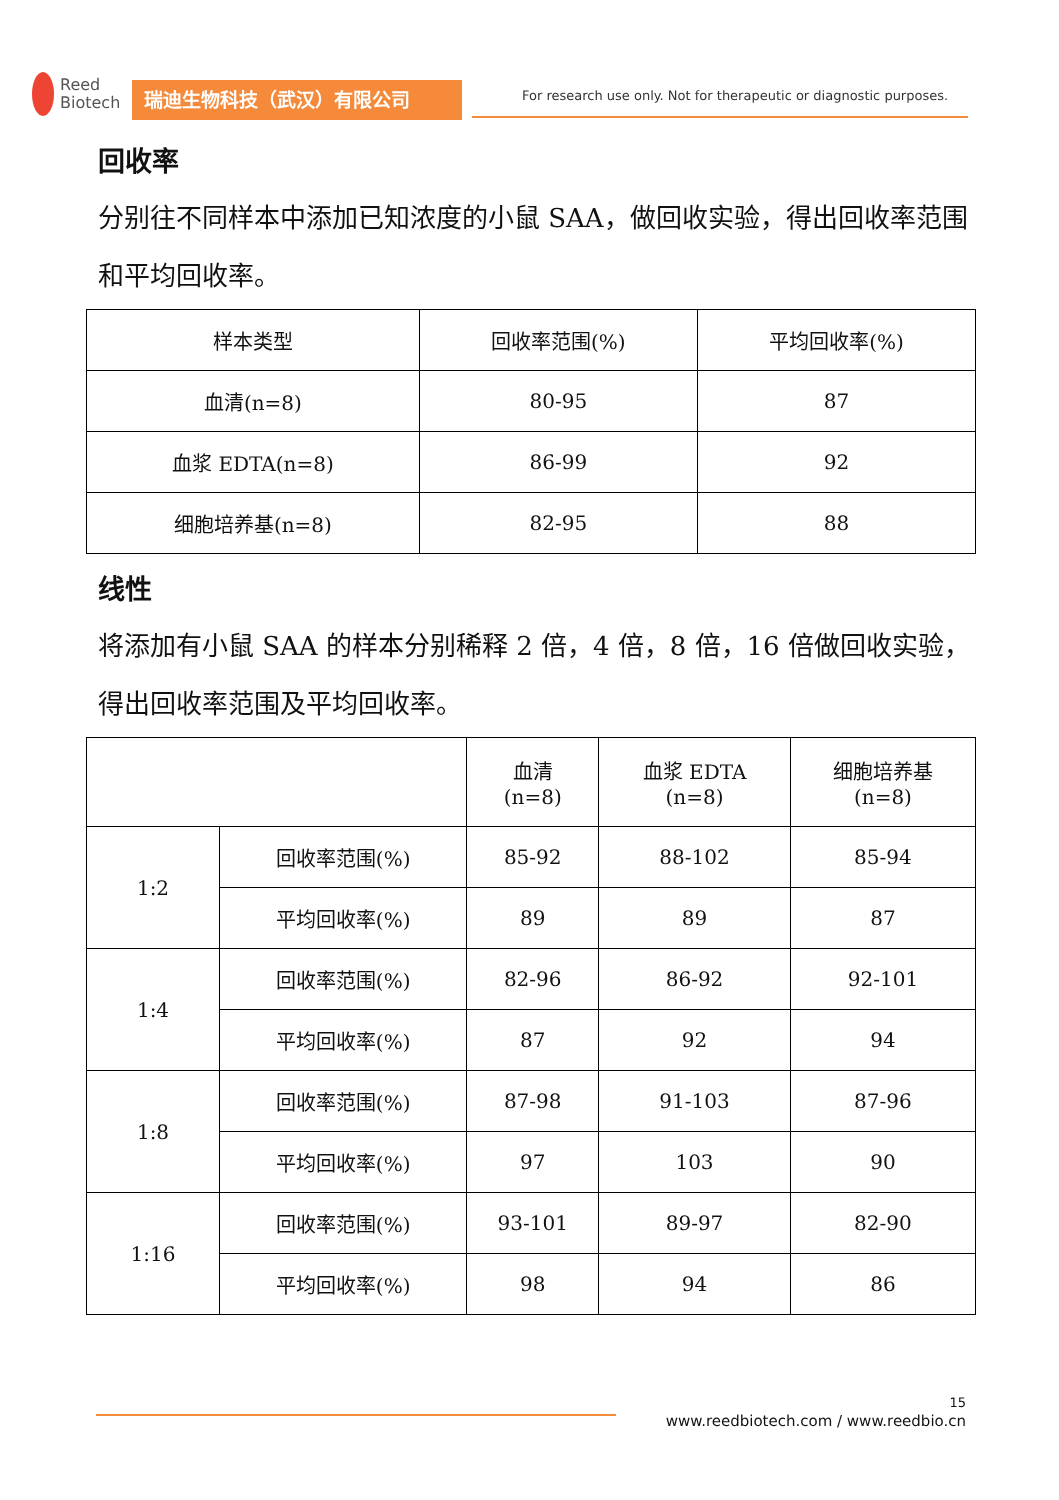Reed
Biotech
瑞迪生物科技（武汉）有限公司
For research use only. Not for therapeutic or diagnostic purposes.
回收率
分别往不同样本中添加已知浓度的小鼠 SAA，做回收实验，得出回收率范围 和平均回收率。
| 样本类型 | 回收率范围(%) | 平均回收率(%) |
| --- | --- | --- |
| 血清(n=8) | 80-95 | 87 |
| 血浆 EDTA(n=8) | 86-99 | 92 |
| 细胞培养基(n=8) | 82-95 | 88 |
线性
将添加有小鼠 SAA 的样本分别稀释 2 倍，4 倍，8 倍，16 倍做回收实验，得出回收率范围及平均回收率。
| | | 血清 (n=8) | 血浆 EDTA (n=8) | 细胞培养基 (n=8) |
| --- | --- | --- | --- | --- |
| 1:2 | 回收率范围(%) | 85-92 | 88-102 | 85-94 |
| | 平均回收率(%) | 89 | 89 | 87 |
| 1:4 | 回收率范围(%) | 82-96 | 86-92 | 92-101 |
| | 平均回收率(%) | 87 | 92 | 94 |
| 1:8 | 回收率范围(%) | 87-98 | 91-103 | 87-96 |
| | 平均回收率(%) | 97 | 103 | 90 |
| 1:16 | 回收率范围(%) | 93-101 | 89-97 | 82-90 |
| | 平均回收率(%) | 98 | 94 | 86 |
15
www.reedbiotech.com / www.reedbio.cn